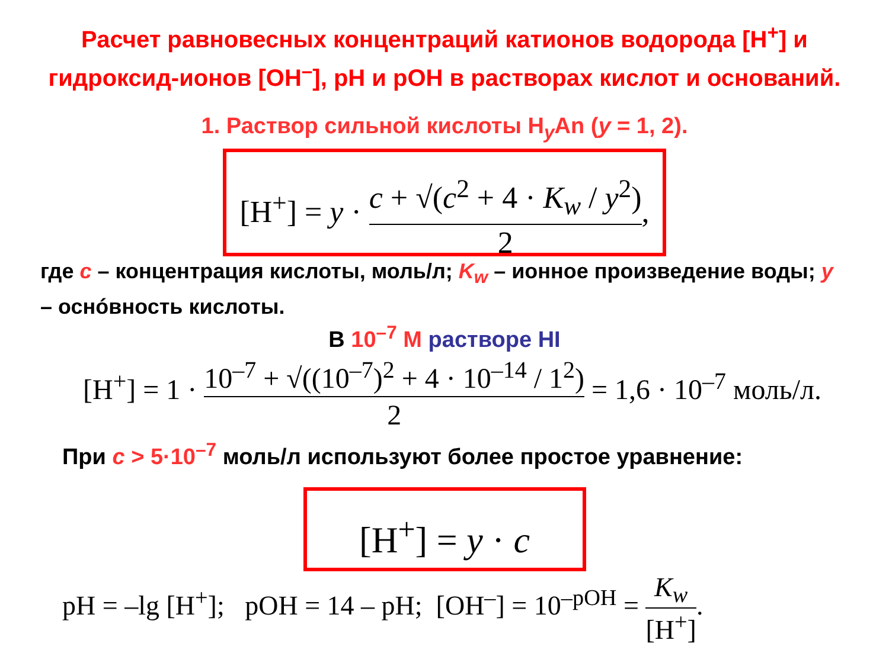Расчет равновесных концентраций катионов водорода [H<sup>+</sup>] и гидроксид-ионов [OH<sup>–</sup>], pH и pOH в растворах кислот и оснований.
1. Раствор сильной кислоты H<sub>y</sub>An (y = 1, 2).
[H<sup>+</sup>] = y · c + √(c<sup>2</sup> + 4 · K<sub>w</sub> / y<sup>2</sup>) 2,
где c – концентрация кислоты, моль/л; K<sub>w</sub> – ионное произведение воды; y – оснóвность кислоты.
В 10<sup>–7</sup> М растворе HI
[H<sup>+</sup>] = 1 · 10<sup>–7</sup> + √((10<sup>–7</sup>)<sup>2</sup> + 4 · 10<sup>–14</sup> / 1<sup>2</sup>) 2 = 1,6 · 10<sup>–7</sup> моль/л.
При c > 5·10<sup>–7</sup> моль/л используют более простое уравнение:
[H<sup>+</sup>] = y · c
pH = –lg [H<sup>+</sup>]; pOH = 14 – pH; [OH<sup>–</sup>] = 10<sup>–pOH</sup> = K<sub>w</sub> [H<sup>+</sup>].